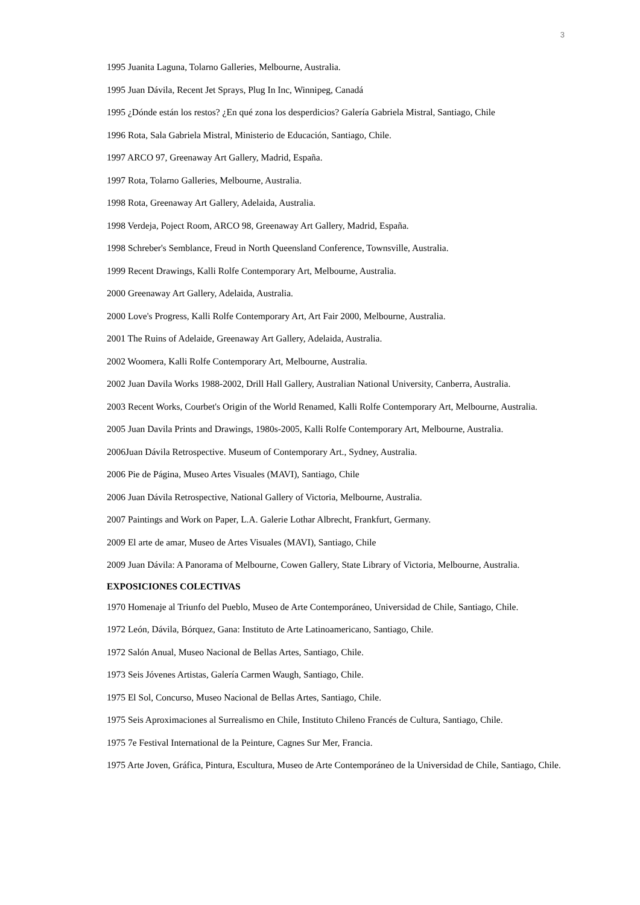3
1995 Juanita Laguna, Tolarno Galleries, Melbourne, Australia.
1995 Juan Dávila, Recent Jet Sprays, Plug In Inc, Winnipeg, Canadá
1995 ¿Dónde están los restos? ¿En qué zona los desperdicios? Galería Gabriela Mistral, Santiago, Chile
1996 Rota, Sala Gabriela Mistral, Ministerio de Educación, Santiago, Chile.
1997 ARCO 97, Greenaway Art Gallery, Madrid, España.
1997 Rota, Tolarno Galleries, Melbourne, Australia.
1998 Rota, Greenaway Art Gallery, Adelaida, Australia.
1998 Verdeja, Poject Room, ARCO 98, Greenaway Art Gallery, Madrid, España.
1998 Schreber's Semblance, Freud in North Queensland Conference, Townsville, Australia.
1999 Recent Drawings, Kalli Rolfe Contemporary Art, Melbourne, Australia.
2000 Greenaway Art Gallery, Adelaida, Australia.
2000 Love's Progress, Kalli Rolfe Contemporary Art, Art Fair 2000, Melbourne, Australia.
2001 The Ruins of Adelaide, Greenaway Art Gallery, Adelaida, Australia.
2002 Woomera, Kalli Rolfe Contemporary Art, Melbourne, Australia.
2002 Juan Davila Works 1988-2002, Drill Hall Gallery, Australian National University, Canberra, Australia.
2003 Recent Works, Courbet's Origin of the World Renamed, Kalli Rolfe Contemporary Art, Melbourne, Australia.
2005 Juan Davila Prints and Drawings, 1980s-2005, Kalli Rolfe Contemporary Art, Melbourne, Australia.
2006Juan Dávila Retrospective. Museum of Contemporary Art., Sydney, Australia.
2006 Pie de Página, Museo Artes Visuales (MAVI), Santiago, Chile
2006 Juan Dávila Retrospective, National Gallery of Victoria, Melbourne, Australia.
2007 Paintings and Work on Paper, L.A. Galerie Lothar Albrecht, Frankfurt, Germany.
2009 El arte de amar, Museo de Artes Visuales (MAVI), Santiago, Chile
2009 Juan Dávila: A Panorama of Melbourne, Cowen Gallery, State Library of Victoria, Melbourne, Australia.
EXPOSICIONES COLECTIVAS
1970 Homenaje al Triunfo del Pueblo, Museo de Arte Contemporáneo, Universidad de Chile, Santiago, Chile.
1972 León, Dávila, Bórquez, Gana: Instituto de Arte Latinoamericano, Santiago, Chile.
1972 Salón Anual, Museo Nacional de Bellas Artes, Santiago, Chile.
1973 Seis Jóvenes Artistas, Galería Carmen Waugh, Santiago, Chile.
1975 El Sol, Concurso, Museo Nacional de Bellas Artes, Santiago, Chile.
1975 Seis Aproximaciones al Surrealismo en Chile, Instituto Chileno Francés de Cultura, Santiago, Chile.
1975 7e Festival International de la Peinture, Cagnes Sur Mer, Francia.
1975 Arte Joven, Gráfica, Pintura, Escultura, Museo de Arte Contemporáneo de la Universidad de Chile, Santiago, Chile.